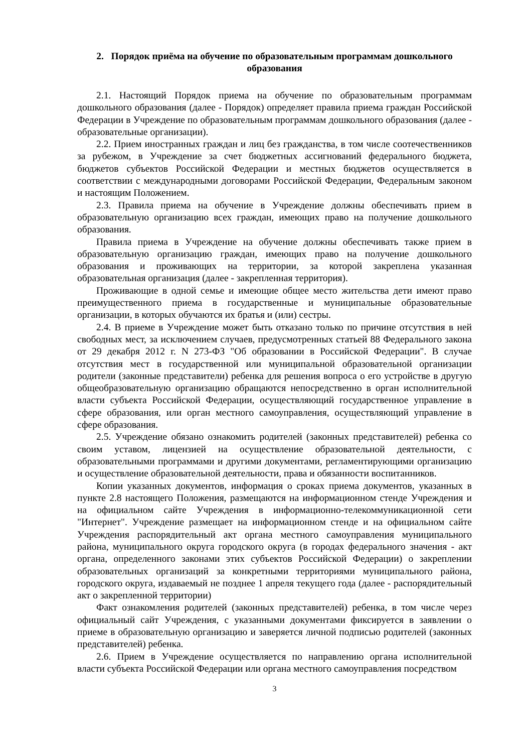2. Порядок приёма на обучение по образовательным программам дошкольного образования
2.1. Настоящий Порядок приема на обучение по образовательным программам дошкольного образования (далее - Порядок) определяет правила приема граждан Российской Федерации в Учреждение по образовательным программам дошкольного образования (далее - образовательные организации).
2.2. Прием иностранных граждан и лиц без гражданства, в том числе соотечественников за рубежом, в Учреждение за счет бюджетных ассигнований федерального бюджета, бюджетов субъектов Российской Федерации и местных бюджетов осуществляется в соответствии с международными договорами Российской Федерации, Федеральным законом и настоящим Положением.
2.3. Правила приема на обучение в Учреждение должны обеспечивать прием в образовательную организацию всех граждан, имеющих право на получение дошкольного образования.
Правила приема в Учреждение на обучение должны обеспечивать также прием в образовательную организацию граждан, имеющих право на получение дошкольного образования и проживающих на территории, за которой закреплена указанная образовательная организация (далее - закрепленная территория).
Проживающие в одной семье и имеющие общее место жительства дети имеют право преимущественного приема в государственные и муниципальные образовательные организации, в которых обучаются их братья и (или) сестры.
2.4. В приеме в Учреждение может быть отказано только по причине отсутствия в ней свободных мест, за исключением случаев, предусмотренных статьей 88 Федерального закона от 29 декабря 2012 г. N 273-ФЗ "Об образовании в Российской Федерации". В случае отсутствия мест в государственной или муниципальной образовательной организации родители (законные представители) ребенка для решения вопроса о его устройстве в другую общеобразовательную организацию обращаются непосредственно в орган исполнительной власти субъекта Российской Федерации, осуществляющий государственное управление в сфере образования, или орган местного самоуправления, осуществляющий управление в сфере образования.
2.5. Учреждение обязано ознакомить родителей (законных представителей) ребенка со своим уставом, лицензией на осуществление образовательной деятельности, с образовательными программами и другими документами, регламентирующими организацию и осуществление образовательной деятельности, права и обязанности воспитанников.
Копии указанных документов, информация о сроках приема документов, указанных в пункте 2.8 настоящего Положения, размещаются на информационном стенде Учреждения и на официальном сайте Учреждения в информационно-телекоммуникационной сети "Интернет". Учреждение размещает на информационном стенде и на официальном сайте Учреждения распорядительный акт органа местного самоуправления муниципального района, муниципального округа городского округа (в городах федерального значения - акт органа, определенного законами этих субъектов Российской Федерации) о закреплении образовательных организаций за конкретными территориями муниципального района, городского округа, издаваемый не позднее 1 апреля текущего года (далее - распорядительный акт о закрепленной территории)
Факт ознакомления родителей (законных представителей) ребенка, в том числе через официальный сайт Учреждения, с указанными документами фиксируется в заявлении о приеме в образовательную организацию и заверяется личной подписью родителей (законных представителей) ребенка.
2.6. Прием в Учреждение осуществляется по направлению органа исполнительной власти субъекта Российской Федерации или органа местного самоуправления посредством
3